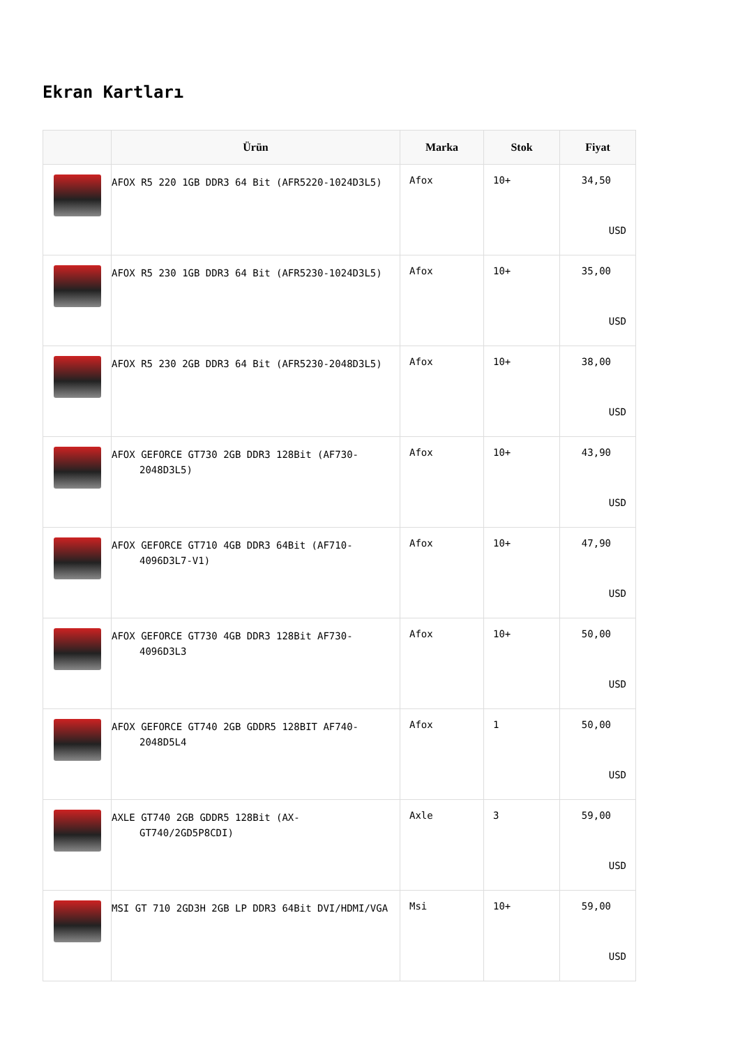Ekran Kartları
| | Ürün | Marka | Stok | Fiyat |
| --- | --- | --- | --- | --- |
| | AFOX R5 220 1GB DDR3 64 Bit (AFR5220-1024D3L5) | Afox | 10+ | 34,50 USD |
| | AFOX R5 230 1GB DDR3 64 Bit (AFR5230-1024D3L5) | Afox | 10+ | 35,00 USD |
| | AFOX R5 230 2GB DDR3 64 Bit (AFR5230-2048D3L5) | Afox | 10+ | 38,00 USD |
| | AFOX GEFORCE GT730 2GB DDR3 128Bit (AF730-2048D3L5) | Afox | 10+ | 43,90 USD |
| | AFOX GEFORCE GT710 4GB DDR3 64Bit (AF710-4096D3L7-V1) | Afox | 10+ | 47,90 USD |
| | AFOX GEFORCE GT730 4GB DDR3 128Bit AF730-4096D3L3 | Afox | 10+ | 50,00 USD |
| | AFOX GEFORCE GT740 2GB GDDR5 128BIT AF740-2048D5L4 | Afox | 1 | 50,00 USD |
| | AXLE GT740 2GB GDDR5 128Bit (AX-GT740/2GD5P8CDI) | Axle | 3 | 59,00 USD |
| | MSI GT 710 2GD3H 2GB LP DDR3 64Bit DVI/HDMI/VGA | Msi | 10+ | 59,00 USD |